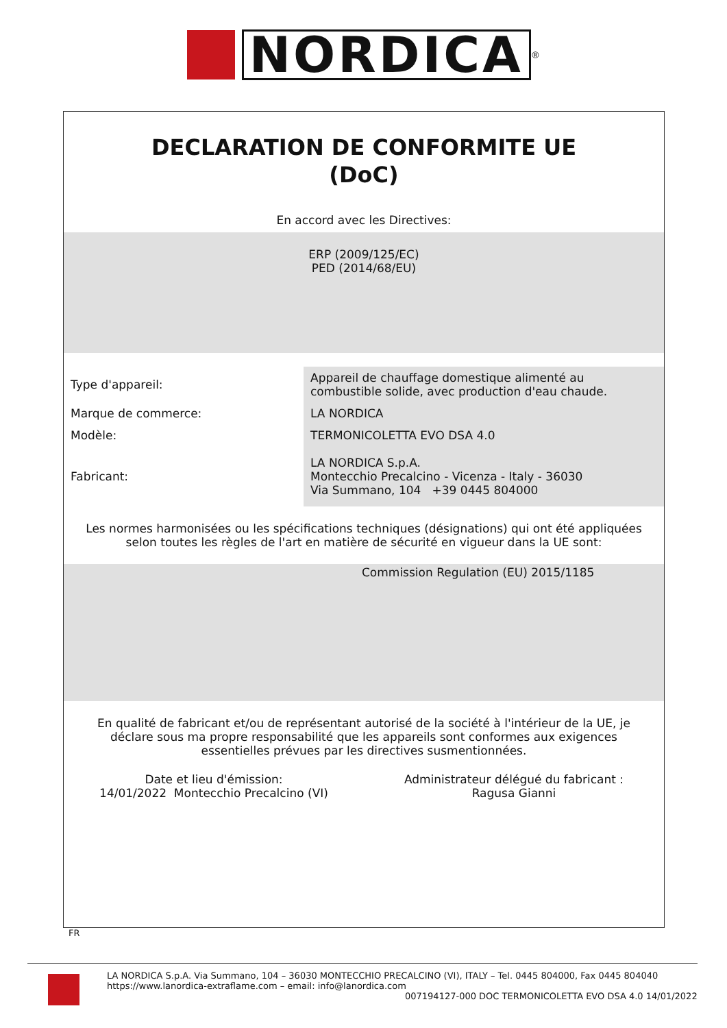NORDICA
<sup>®</sup>
DECLARATION DE CONFORMITE UE
(DoC)
En accord avec les Directives:
ERP (2009/125/EC)
PED (2014/68/EU)
| Type d'appareil: | Appareil de chauffage domestique alimenté au combustible solide, avec production d'eau chaude. |
| Marque de commerce: | LA NORDICA |
| Modèle: | TERMONICOLETTA EVO DSA 4.0 |
| Fabricant: | LA NORDICA S.p.A. Montecchio Precalcino - Vicenza - Italy - 36030 Via Summano, 104 +39 0445 804000 |
Les normes harmonisées ou les spécifications techniques (désignations) qui ont été appliquées selon toutes les règles de l'art en matière de sécurité en vigueur dans la UE sont:
Commission Regulation (EU) 2015/1185
En qualité de fabricant et/ou de représentant autorisé de la société à l'intérieur de la UE, je déclare sous ma propre responsabilité que les appareils sont conformes aux exigences essentielles prévues par les directives susmentionnées.
Date et lieu d'émission:
14/01/2022 Montecchio Precalcino (VI)
Administrateur délégué du fabricant :
Ragusa Gianni
FR
LA NORDICA S.p.A. Via Summano, 104 – 36030 MONTECCHIO PRECALCINO (VI), ITALY – Tel. 0445 804000, Fax 0445 804040
https://www.lanordica-extraflame.com – email: info@lanordica.com
007194127-000 DOC TERMONICOLETTA EVO DSA 4.0 14/01/2022